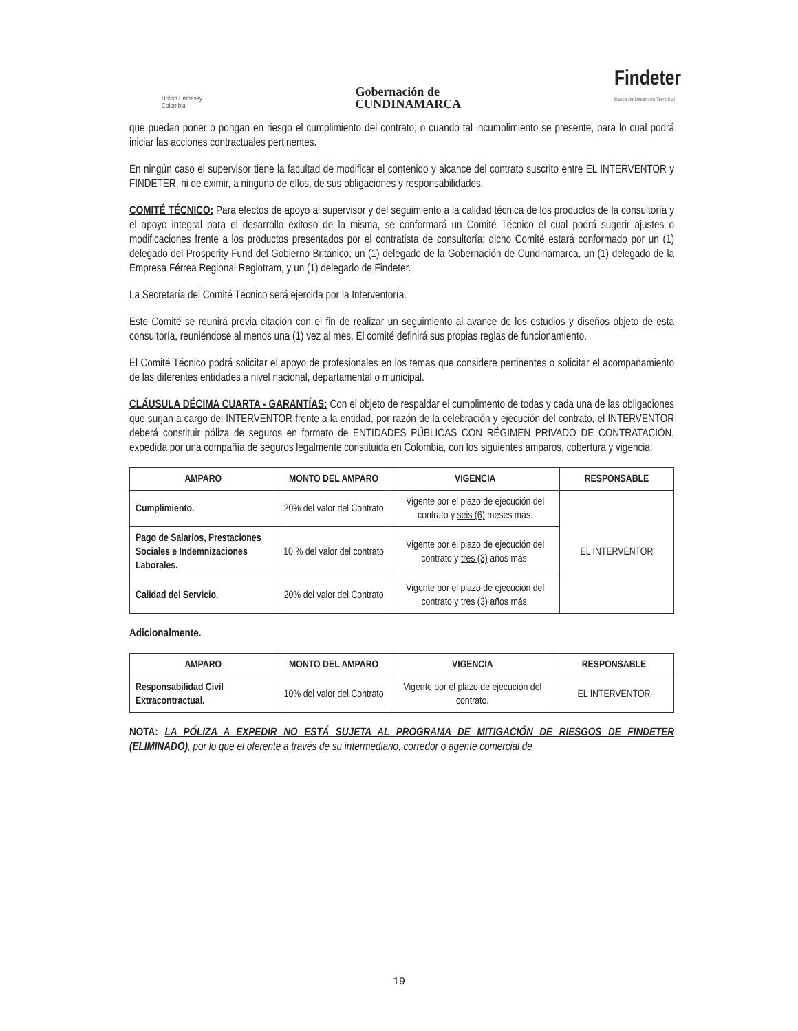British Embassy
Colombia
Gobernación de
CUNDINAMARCA
Findeter
Banca de Desarrollo Territorial
que puedan poner o pongan en riesgo el cumplimiento del contrato, o cuando tal incumplimiento se presente, para lo cual podrá iniciar las acciones contractuales pertinentes.
En ningún caso el supervisor tiene la facultad de modificar el contenido y alcance del contrato suscrito entre EL INTERVENTOR y FINDETER, ni de eximir, a ninguno de ellos, de sus obligaciones y responsabilidades.
COMITÉ TÉCNICO: Para efectos de apoyo al supervisor y del seguimiento a la calidad técnica de los productos de la consultoría y el apoyo integral para el desarrollo exitoso de la misma, se conformará un Comité Técnico el cual podrá sugerir ajustes o modificaciones frente a los productos presentados por el contratista de consultoría; dicho Comité estará conformado por un (1) delegado del Prosperity Fund del Gobierno Británico, un (1) delegado de la Gobernación de Cundinamarca, un (1) delegado de la Empresa Férrea Regional Regiotram, y un (1) delegado de Findeter.
La Secretaría del Comité Técnico será ejercida por la Interventoría.
Este Comité se reunirá previa citación con el fin de realizar un seguimiento al avance de los estudios y diseños objeto de esta consultoría, reuniéndose al menos una (1) vez al mes. El comité definirá sus propias reglas de funcionamiento.
El Comité Técnico podrá solicitar el apoyo de profesionales en los temas que considere pertinentes o solicitar el acompañamiento de las diferentes entidades a nivel nacional, departamental o municipal.
CLÁUSULA DÉCIMA CUARTA - GARANTÍAS: Con el objeto de respaldar el cumplimento de todas y cada una de las obligaciones que surjan a cargo del INTERVENTOR frente a la entidad, por razón de la celebración y ejecución del contrato, el INTERVENTOR deberá constituir póliza de seguros en formato de ENTIDADES PÚBLICAS CON RÉGIMEN PRIVADO DE CONTRATACIÓN, expedida por una compañía de seguros legalmente constituida en Colombia, con los siguientes amparos, cobertura y vigencia:
| AMPARO | MONTO DEL AMPARO | VIGENCIA | RESPONSABLE |
| --- | --- | --- | --- |
| Cumplimiento. | 20% del valor del Contrato | Vigente por el plazo de ejecución del contrato y seis (6) meses más. | EL INTERVENTOR |
| Pago de Salarios, Prestaciones Sociales e Indemnizaciones Laborales. | 10 % del valor del contrato | Vigente por el plazo de ejecución del contrato y tres (3) años más. | |
| Calidad del Servicio. | 20% del valor del Contrato | Vigente por el plazo de ejecución del contrato y tres (3) años más. | |
Adicionalmente.
| AMPARO | MONTO DEL AMPARO | VIGENCIA | RESPONSABLE |
| --- | --- | --- | --- |
| Responsabilidad Civil Extracontractual. | 10% del valor del Contrato | Vigente por el plazo de ejecución del contrato. | EL INTERVENTOR |
NOTA: LA PÓLIZA A EXPEDIR NO ESTÁ SUJETA AL PROGRAMA DE MITIGACIÓN DE RIESGOS DE FINDETER (ELIMINADO), por lo que el oferente a través de su intermediario, corredor o agente comercial de
19